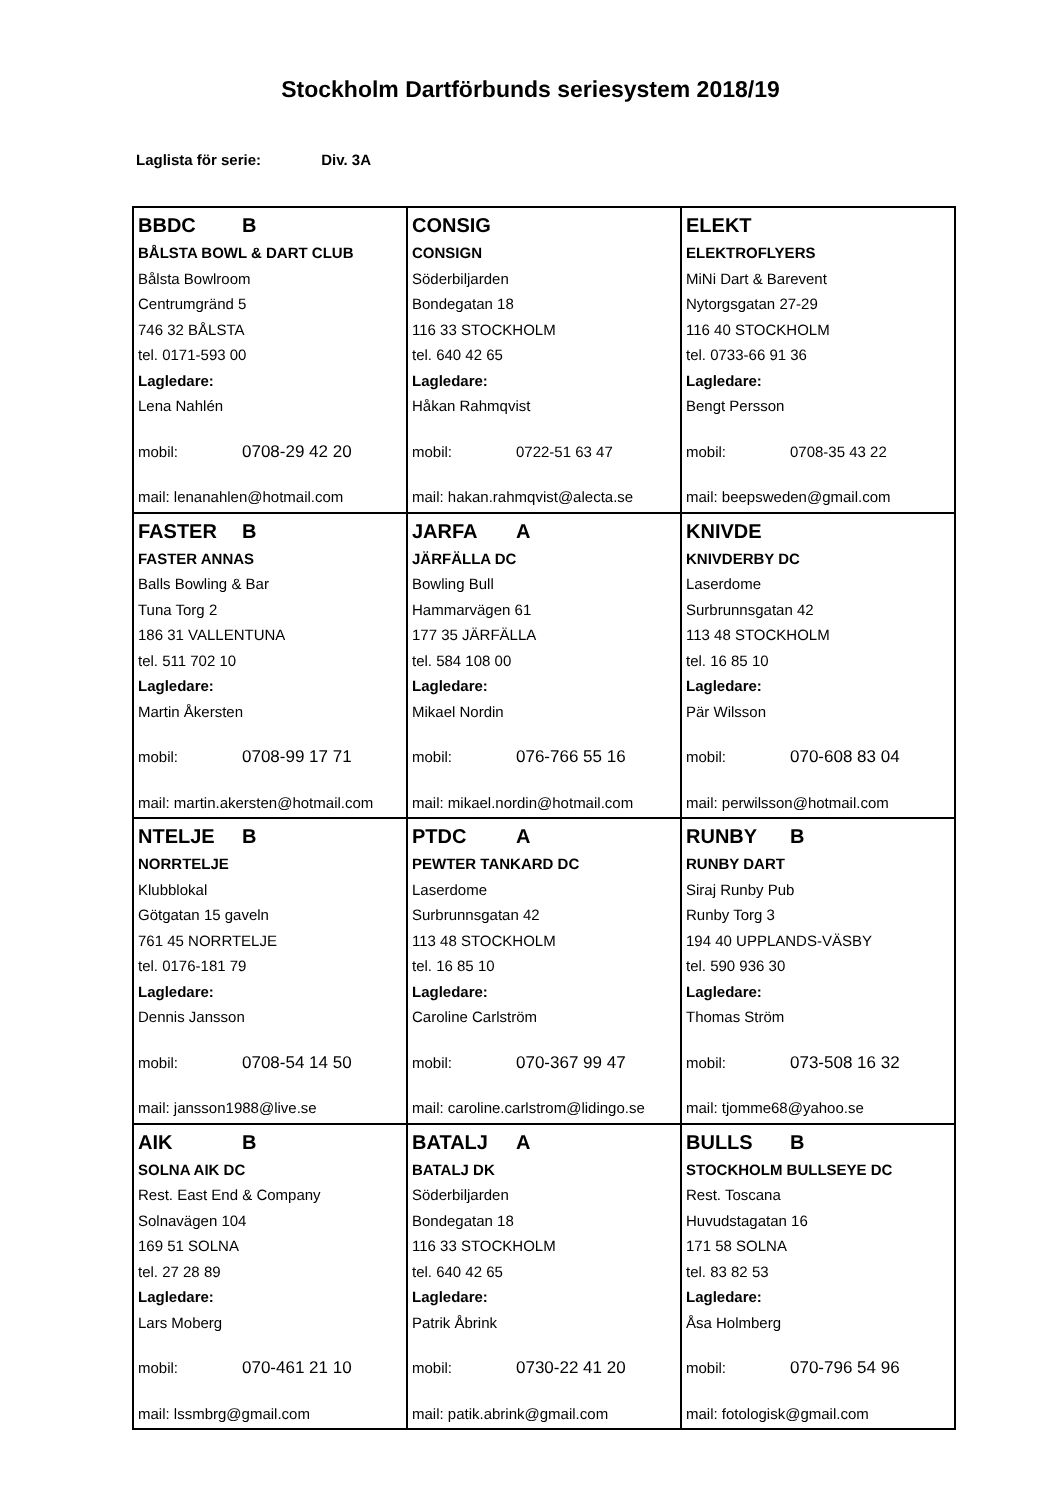Stockholm Dartförbunds seriesystem 2018/19
Laglista för serie: Div. 3A
| BBDC B BÅLSTA BOWL & DART CLUB Bålsta Bowlroom Centrumgränd 5 746 32 BÅLSTA tel. 0171-593 00 Lagledare: Lena Nahlén mobil: 0708-29 42 20 mail: lenanahlen@hotmail.com | CONSIG CONSIGN Söderbiljarden Bondegatan 18 116 33 STOCKHOLM tel. 640 42 65 Lagledare: Håkan Rahmqvist mobil: 0722-51 63 47 mail: hakan.rahmqvist@alecta.se | ELEKT ELEKTROFLYERS MiNi Dart & Barevent Nytorgsgatan 27-29 116 40 STOCKHOLM tel. 0733-66 91 36 Lagledare: Bengt Persson mobil: 0708-35 43 22 mail: beepsweden@gmail.com |
| FASTER B FASTER ANNAS Balls Bowling & Bar Tuna Torg 2 186 31 VALLENTUNA tel. 511 702 10 Lagledare: Martin Åkersten mobil: 0708-99 17 71 mail: martin.akersten@hotmail.com | JARFA A JÄRFÄLLA DC Bowling Bull Hammarvägen 61 177 35 JÄRFÄLLA tel. 584 108 00 Lagledare: Mikael Nordin mobil: 076-766 55 16 mail: mikael.nordin@hotmail.com | KNIVDE KNIVDERBY DC Laserdome Surbrunnsgatan 42 113 48 STOCKHOLM tel. 16 85 10 Lagledare: Pär Wilsson mobil: 070-608 83 04 mail: perwilsson@hotmail.com |
| NTELJE B NORRTELJE Klubblokal Götgatan 15 gaveln 761 45 NORRTELJE tel. 0176-181 79 Lagledare: Dennis Jansson mobil: 0708-54 14 50 mail: jansson1988@live.se | PTDC A PEWTER TANKARD DC Laserdome Surbrunnsgatan 42 113 48 STOCKHOLM tel. 16 85 10 Lagledare: Caroline Carlström mobil: 070-367 99 47 mail: caroline.carlstrom@lidingo.se | RUNBY B RUNBY DART Siraj Runby Pub Runby Torg 3 194 40 UPPLANDS-VÄSBY tel. 590 936 30 Lagledare: Thomas Ström mobil: 073-508 16 32 mail: tjomme68@yahoo.se |
| AIK B SOLNA AIK DC Rest. East End & Company Solnavägen 104 169 51 SOLNA tel. 27 28 89 Lagledare: Lars Moberg mobil: 070-461 21 10 mail: lssmbrg@gmail.com | BATALJ A BATALJ DK Söderbiljarden Bondegatan 18 116 33 STOCKHOLM tel. 640 42 65 Lagledare: Patrik Åbrink mobil: 0730-22 41 20 mail: patik.abrink@gmail.com | BULLS B STOCKHOLM BULLSEYE DC Rest. Toscana Huvudstagatan 16 171 58 SOLNA tel. 83 82 53 Lagledare: Åsa Holmberg mobil: 070-796 54 96 mail: fotologisk@gmail.com |